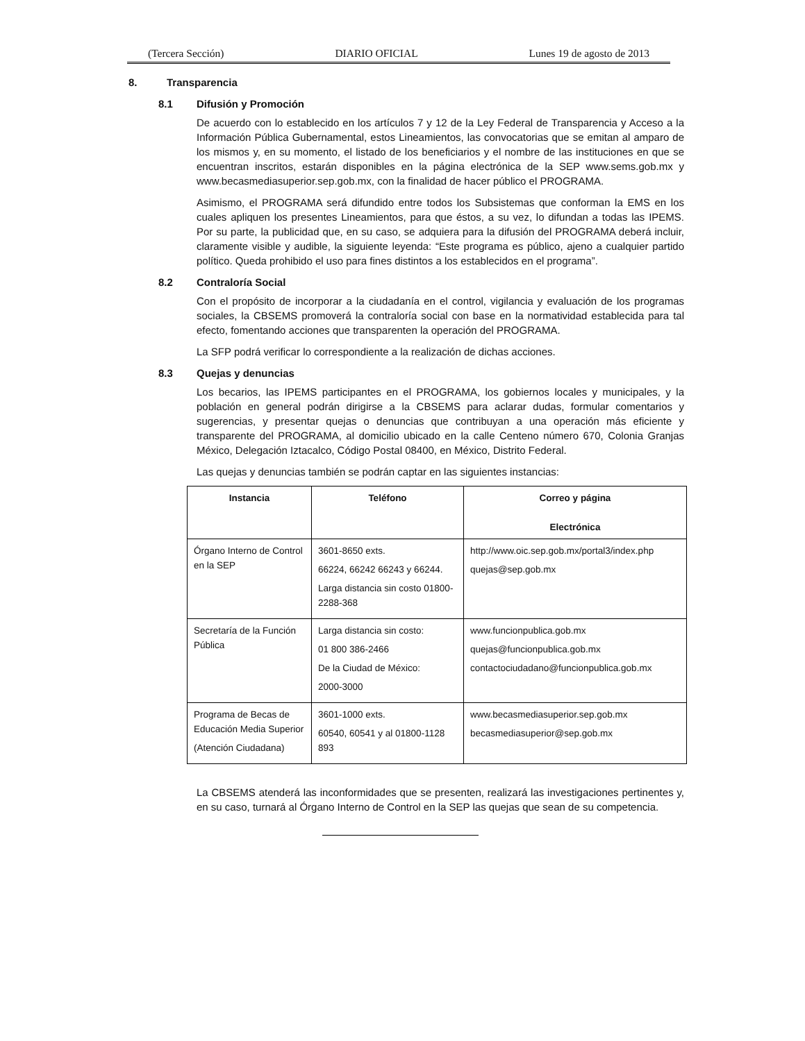(Tercera Sección) DIARIO OFICIAL Lunes 19 de agosto de 2013
8. Transparencia
8.1 Difusión y Promoción
De acuerdo con lo establecido en los artículos 7 y 12 de la Ley Federal de Transparencia y Acceso a la Información Pública Gubernamental, estos Lineamientos, las convocatorias que se emitan al amparo de los mismos y, en su momento, el listado de los beneficiarios y el nombre de las instituciones en que se encuentran inscritos, estarán disponibles en la página electrónica de la SEP www.sems.gob.mx y www.becasmediasuperior.sep.gob.mx, con la finalidad de hacer público el PROGRAMA.
Asimismo, el PROGRAMA será difundido entre todos los Subsistemas que conforman la EMS en los cuales apliquen los presentes Lineamientos, para que éstos, a su vez, lo difundan a todas las IPEMS. Por su parte, la publicidad que, en su caso, se adquiera para la difusión del PROGRAMA deberá incluir, claramente visible y audible, la siguiente leyenda: “Este programa es público, ajeno a cualquier partido político. Queda prohibido el uso para fines distintos a los establecidos en el programa”.
8.2 Contraloría Social
Con el propósito de incorporar a la ciudadanía en el control, vigilancia y evaluación de los programas sociales, la CBSEMS promoverá la contraloría social con base en la normatividad establecida para tal efecto, fomentando acciones que transparenten la operación del PROGRAMA.
La SFP podrá verificar lo correspondiente a la realización de dichas acciones.
8.3 Quejas y denuncias
Los becarios, las IPEMS participantes en el PROGRAMA, los gobiernos locales y municipales, y la población en general podrán dirigirse a la CBSEMS para aclarar dudas, formular comentarios y sugerencias, y presentar quejas o denuncias que contribuyan a una operación más eficiente y transparente del PROGRAMA, al domicilio ubicado en la calle Centeno número 670, Colonia Granjas México, Delegación Iztacalco, Código Postal 08400, en México, Distrito Federal.
Las quejas y denuncias también se podrán captar en las siguientes instancias:
| Instancia | Teléfono | Correo y página Electrónica |
| --- | --- | --- |
| Órgano Interno de Control en la SEP | 3601-8650 exts. 66224, 66242 66243 y 66244. Larga distancia sin costo 01800-2288-368 | http://www.oic.sep.gob.mx/portal3/index.php quejas@sep.gob.mx |
| Secretaría de la Función Pública | Larga distancia sin costo: 01 800 386-2466 De la Ciudad de México: 2000-3000 | www.funcionpublica.gob.mx quejas@funcionpublica.gob.mx contactociudadano@funcionpublica.gob.mx |
| Programa de Becas de Educación Media Superior (Atención Ciudadana) | 3601-1000 exts. 60540, 60541 y al 01800-1128 893 | www.becasmediasuperior.sep.gob.mx becasmediasuperior@sep.gob.mx |
La CBSEMS atenderá las inconformidades que se presenten, realizará las investigaciones pertinentes y, en su caso, turnará al Órgano Interno de Control en la SEP las quejas que sean de su competencia.